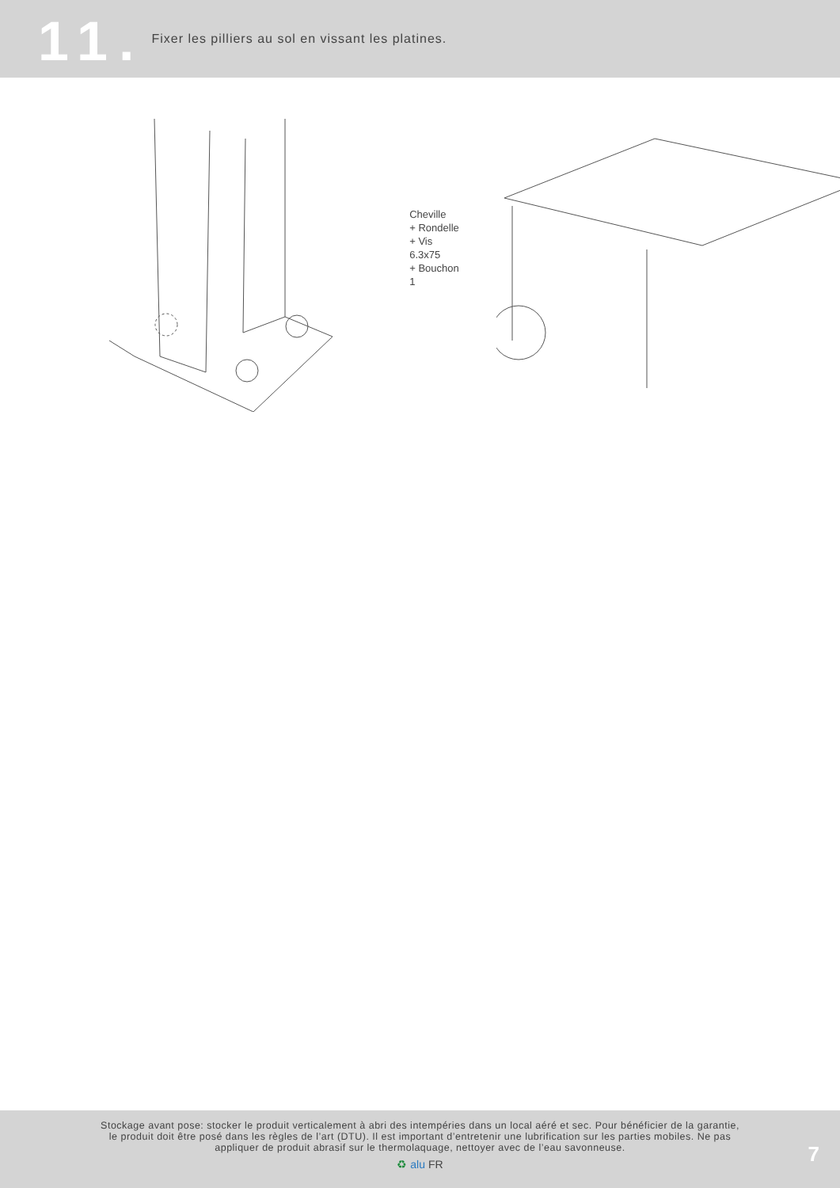11.
Fixer les pilliers au sol en vissant les platines.
Cheville
+ Rondelle
+ Vis 6.3x75
+ Bouchon 1
Stockage avant pose: stocker le produit verticalement à abri des intempéries dans un local aéré et sec. Pour bénéficier de la garantie, le produit doit être posé dans les règles de l’art (DTU). Il est important d’entretenir une lubrification sur les parties mobiles. Ne pas appliquer de produit abrasif sur le thermolaquage, nettoyer avec de l’eau savonneuse.
♻ alu FR
7